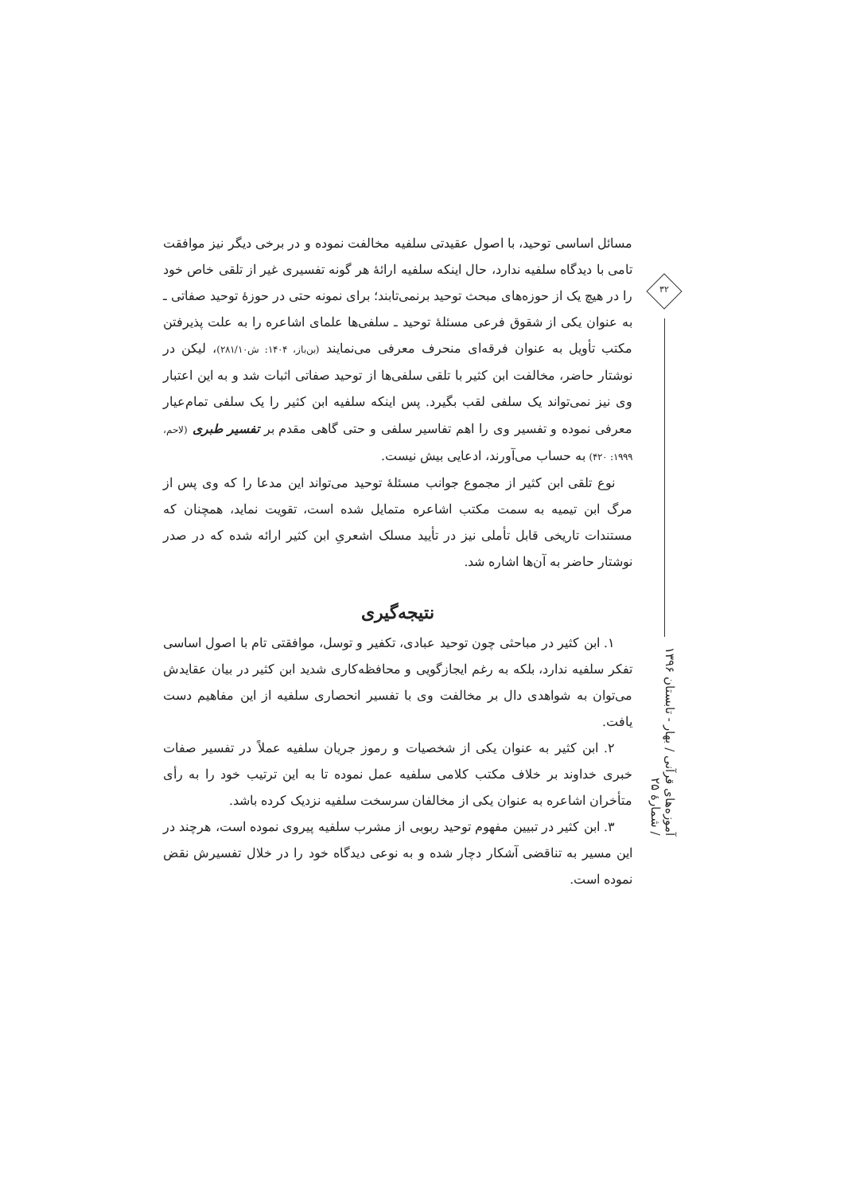مسائل اساسی توحید، با اصول عقیدتی سلفیه مخالفت نموده و در برخی دیگر نیز موافقت تامی با دیدگاه سلفیه ندارد، حال اینکه سلفیه ارائهٔ هر گونه تفسیری غیر از تلقی خاص خود را در هیچ یک از حوزه‌های مبحث توحید برنمی‌تابند؛ برای نمونه حتی در حوزهٔ توحید صفاتی ـ به عنوان یکی از شقوق فرعی مسئلهٔ توحید ـ سلفی‌ها علمای اشاعره را به علت پذیرفتن مکتب تأویل به عنوان فرقه‌ای منحرف معرفی می‌نمایند (بن‌باز، ۱۴۰۴: ش۲۸۱/۱۰)، لیکن در نوشتار حاضر، مخالفت ابن کثیر با تلقی سلفی‌ها از توحید صفاتی اثبات شد و به این اعتبار وی نیز نمی‌تواند یک سلفی لقب بگیرد. پس اینکه سلفیه ابن کثیر را یک سلفی تمام‌عیار معرفی نموده و تفسیر وی را اهم تفاسیر سلفی و حتی گاهی مقدم بر تفسیر طبری (لاحم، ۱۹۹۹: ۴۲۰) به حساب می‌آورند، ادعایی بیش نیست.
نوع تلقی ابن کثیر از مجموع جوانب مسئلهٔ توحید می‌تواند این مدعا را که وی پس از مرگ ابن تیمیه به سمت مکتب اشاعره متمایل شده است، تقویت نماید، همچنان که مستندات تاریخی قابل تأملی نیز در تأیید مسلک اشعریِ ابن کثیر ارائه شده که در صدر نوشتار حاضر به آن‌ها اشاره شد.
نتیجه‌گیری
۱. ابن کثیر در مباحثی چون توحید عبادی، تکفیر و توسل، موافقتی تام با اصول اساسی تفکر سلفیه ندارد، بلکه به رغم ایجازگویی و محافظه‌کاری شدید ابن کثیر در بیان عقایدش می‌توان به شواهدی دال بر مخالفت وی با تفسیر انحصاری سلفیه از این مفاهیم دست یافت.
۲. ابن کثیر به عنوان یکی از شخصیات و رموز جریان سلفیه عملاً در تفسیر صفات خبری خداوند بر خلاف مکتب کلامی سلفیه عمل نموده تا به این ترتیب خود را به رأی متأخران اشاعره به عنوان یکی از مخالفان سرسخت سلفیه نزدیک کرده باشد.
۳. ابن کثیر در تبیین مفهوم توحید ربوبی از مشرب سلفیه پیروی نموده است، هرچند در این مسیر به تناقضی آشکار دچار شده و به نوعی دیدگاه خود را در خلال تفسیرش نقض نموده است.
۳۲
آموزه‌های قرآنی / بهار - تابستان ۱۳۹۶ / شمارهٔ ۲۵